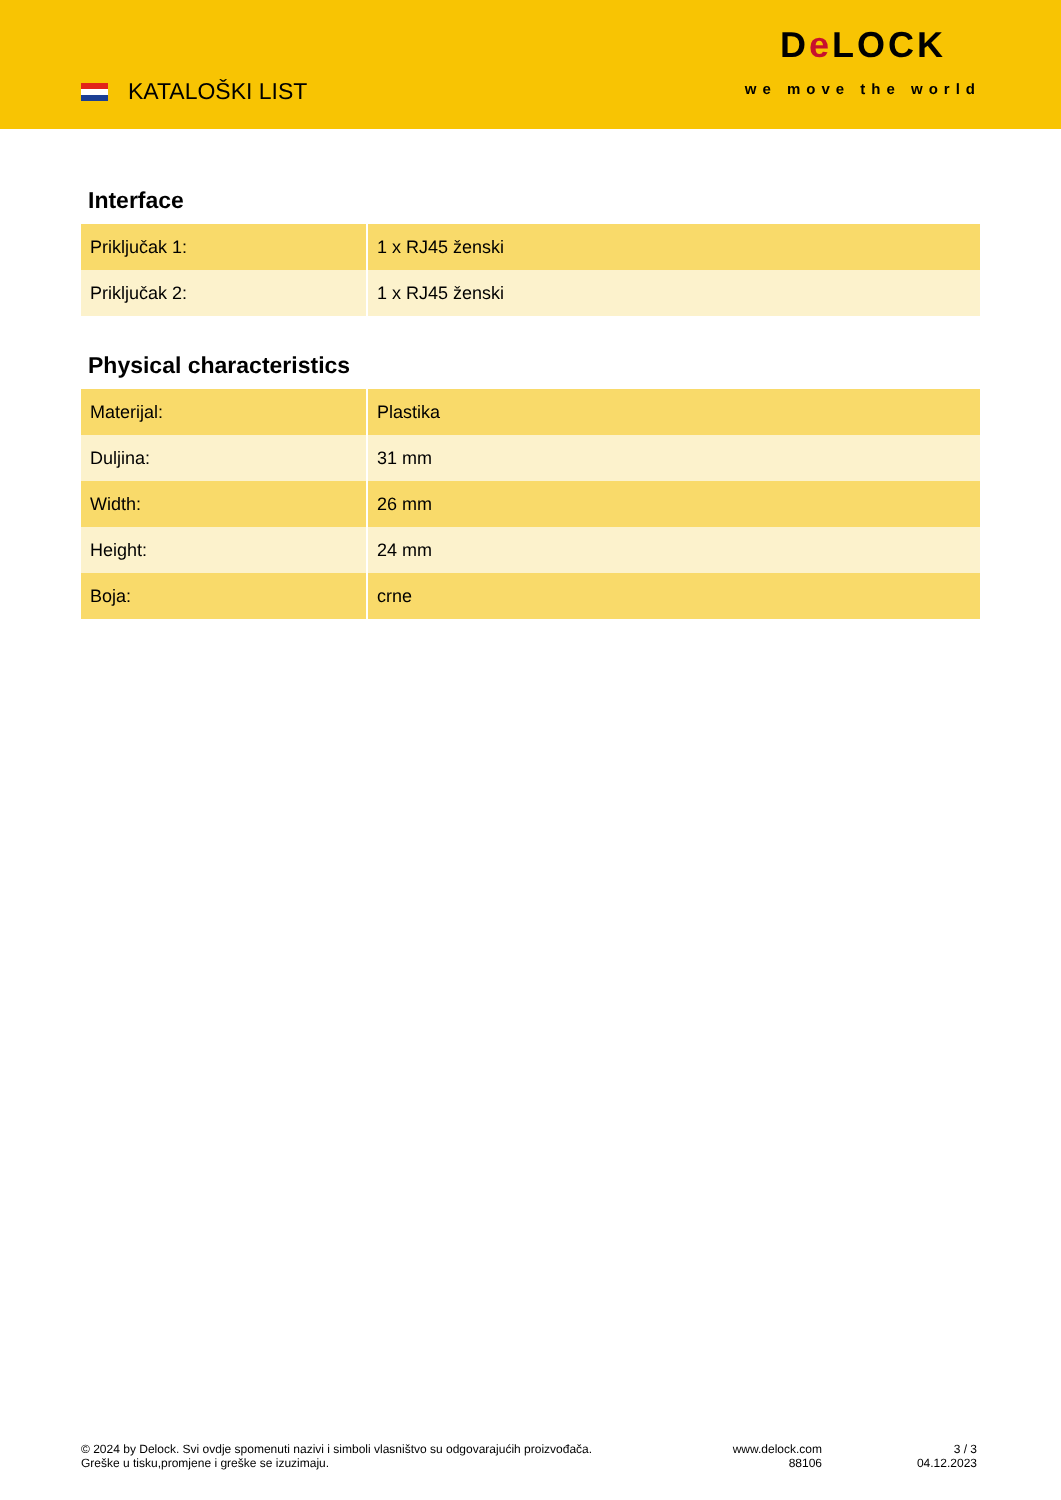KATALOŠKI LIST
De LOCK
we move the world
Interface
| Priključak 1: | 1 x RJ45 ženski |
| Priključak 2: | 1 x RJ45 ženski |
Physical characteristics
| Materijal: | Plastika |
| Duljina: | 31 mm |
| Width: | 26 mm |
| Height: | 24 mm |
| Boja: | crne |
© 2024 by Delock. Svi ovdje spomenuti nazivi i simboli vlasništvo su odgovarajućih proizvođača.
Greške u tisku,promjene i greške se izuzimaju.
www.delock.com
88106
3 / 3
04.12.2023